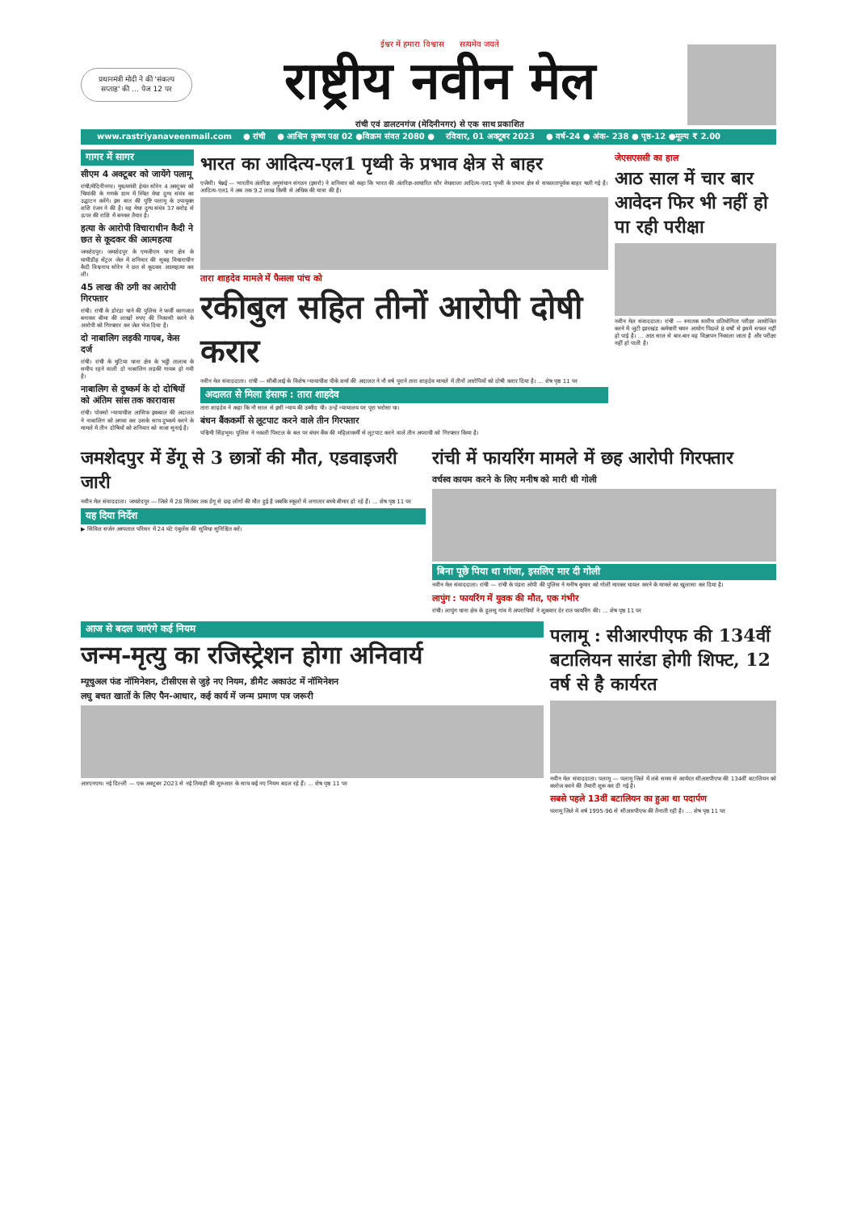प्रधानमंत्री मोदी ने की 'संकल्प सप्ताह' की ... पेज 12 पर
ईश्वर में हमारा विश्वास सत्यमेव जयते
राष्ट्रीय नवीन मेल
रांची एवं डालटनगंज (मेदिनीनगर) से एक साथ प्रकाशित
www.rastriyanaveenmail.com ● रांची ● आश्विन कृष्ण पक्ष 02 ●विक्रम संवत 2080 ● रविवार, 01 अक्टूबर 2023 ● वर्ष-24 ● अंक- 238 ● पृष्ठ-12 ●मूल्य ₹ 2.00
गागर में सागर
सीएम 4 अक्टूबर को जायेंगे पलामू
रांची/मेदिनीनगर। मुख्यमंत्री हेमंत सोरेन 4 अक्टूबर को चियांकी के गणके ग्राम में स्थित मेधा दुग्ध संयंत्र का उद्घाटन करेंगे। इस बात की पुष्टि पलामू के उपायुक्त शशि रंजन ने की है। यह मेधा दुग्ध संयंत्र 37 करोड़ से ऊपर की राशि में बनकर तैयार है।
हत्या के आरोपी विचाराधीन कैदी ने छत से कूदकर की आत्महत्या
जमशेदपुर। जमशेदपुर के एमजीएम थाना क्षेत्र के घाघीडीह सेंट्रल जेल में शनिवार की सुबह विचाराधीन कैदी विश्वनाथ सोरेन ने छत से कूदकर आत्महत्या कर ली।
45 लाख की ठगी का आरोपी गिरफ्तार
रांची। रांची के डोरंडा थाने की पुलिस ने फर्जी कागजात बनाकर बीमा की लाखों रुपए की निकासी करने के आरोपी को गिरफ्तार कर जेल भेज दिया है।
दो नाबालिग लड़की गायब, केस दर्ज
रांची। रांची के चुटिया थाना क्षेत्र के भट्ठी तालाब के समीप रहने वाली दो नाबालिग लड़की गायब हो गयी है।
नाबालिग से दुष्कर्म के दो दोषियों को अंतिम सांस तक कारावास
रांची। पोक्सो न्यायाधीश आसिफ इकबाल की अदालत ने नाबालिग को अगवा कर उसके साथ दुष्कर्म करने के मामले में तीन दोषियों को शनिवार को सजा सुनाई है।
भारत का आदित्य-एल1 पृथ्वी के प्रभाव क्षेत्र से बाहर
एजेंसी। चेन्नई — भारतीय अंतरिक्ष अनुसंधान संगठन (इसरो) ने शनिवार को कहा कि भारत की अंतरिक्ष-आधारित सौर वेधशाला आदित्य-एल1 पृथ्वी के प्रभाव क्षेत्र से सफलतापूर्वक बाहर चली गई है। आदित्य-एल1 ने अब तक 9.2 लाख किमी से अधिक की यात्रा की है।
तारा शाहदेव मामले में फैसला पांच को
रकीबुल सहित तीनों आरोपी दोषी करार
नवीन मेल संवाददाता। रांची — सीबीआई के विशेष न्यायाधीश पीके शर्मा की अदालत ने नौ वर्ष पुराने तारा शाहदेव मामले में तीनों आरोपियों को दोषी करार दिया है। ... शेष पृष्ठ 11 पर
अदालत से मिला इंसाफ : तारा शाहदेव
तारा शाहदेव ने कहा कि नौ साल से इसी न्याय की उम्मीद थी। उन्हें न्यायालय पर पूरा भरोसा था।
बंधन बैंककर्मी से लूटपाट करने वाले तीन गिरफ्तार
पश्चिमी सिंहभूम। पुलिस ने नकली पिस्टल के बल पर बंधन बैंक की महिलाकर्मी से लूटपाट करने वाले तीन अपराधी को गिरफ्तार किया है।
जेएसएससी का हाल
आठ साल में चार बार आवेदन फिर भी नहीं हो पा रही परीक्षा
नवीन मेल संवाददाता। रांची — स्नातक स्तरीय प्रतियोगिता परीक्षा आयोजित करने में जुटी झारखंड कर्मचारी चयन आयोग पिछले 8 वर्षों से इसमें सफल नहीं हो पाई है। ... आठ साल से बार-बार वह विज्ञापन निकाला जाता है और परीक्षा नहीं हो पाती है।
जमशेदपुर में डेंगू से 3 छात्रों की मौत, एडवाइजरी जारी
नवीन मेल संवाददाता। जमशेदपुर — जिले में 28 सितंबर तक डेंगू से छह लोगों की मौत हुई है जबकि स्कूलों में लगातार बच्चे बीमार हो रहे हैं। ... शेष पृष्ठ 11 पर
यह दिया निर्देश
▶ सिविल सर्जन अस्पताल परिसर में 24 घंटे एंबुलेंस की सुविधा सुनिश्चित करें।
रांची में फायरिंग मामले में छह आरोपी गिरफ्तार
वर्चस्व कायम करने के लिए मनीष को मारी थी गोली
बिना पूछे पिया था गांजा, इसलिए मार दी गोली
नवीन मेल संवाददाता। रांची — रांची के पंडरा ओपी की पुलिस ने मनीष कुमार को गोली मारकर घायल करने के मामले का खुलासा कर दिया है।
लापुंग : फायरिंग में युवक की मौत, एक गंभीर
रांची। लापुंग थाना क्षेत्र के हुलसु गांव में अपराधियों ने शुक्रवार देर रात फायरिंग की। ... शेष पृष्ठ 11 पर
आज से बदल जाएंगे कई नियम
जन्म-मृत्यु का रजिस्ट्रेशन होगा अनिवार्य
म्यूचुअल फंड नॉमिनेशन, टीसीएस से जुड़े नए नियम, डीमैट अकाउंट में नॉमिनेशन
लघु बचत खातों के लिए पैन-आधार, कई कार्य में जन्म प्रमाण पत्र जरूरी
आरएनएम। नई दिल्ली — एक अक्टूबर 2023 से नई तिमाही की शुरुआत के साथ कई नए नियम बदल रहे हैं। ... शेष पृष्ठ 11 पर
पलामू : सीआरपीएफ की 134वीं बटालियन सारंडा होगी शिफ्ट, 12 वर्ष से है कार्यरत
नवीन मेल संवाददाता। पलामू — पलामू जिले में लंबे समय से कार्यरत सीआरपीएफ की 134वीं बटालियन को क्लोज करने की तैयारी शुरू कर दी गई है।
सबसे पहले 13वीं बटालियन का हुआ था पदार्पण
पलामू जिले में वर्ष 1995-96 से सीआरपीएफ की तैनाती रही है। ... शेष पृष्ठ 11 पर